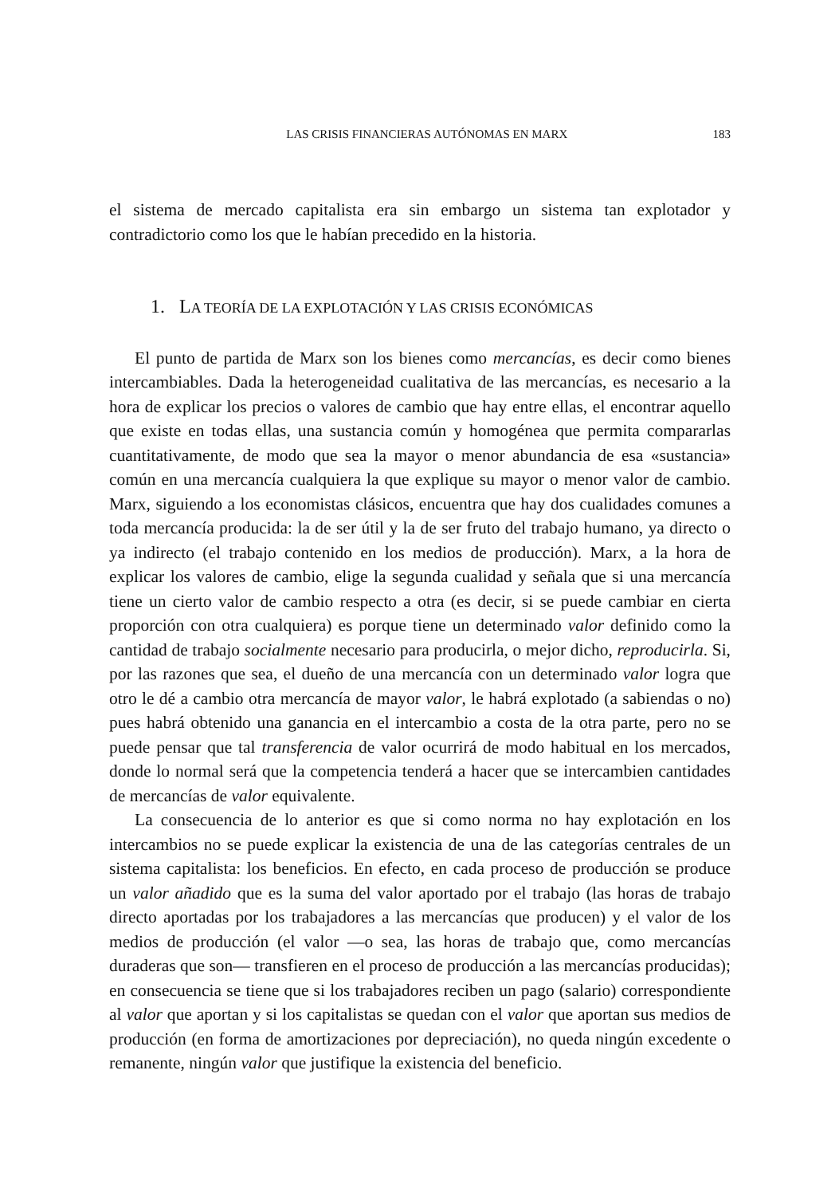LAS CRISIS FINANCIERAS AUTÓNOMAS EN MARX 183
el sistema de mercado capitalista era sin embargo un sistema tan explotador y contradictorio como los que le habían precedido en la historia.
1. LA TEORÍA DE LA EXPLOTACIÓN Y LAS CRISIS ECONÓMICAS
El punto de partida de Marx son los bienes como mercancías, es decir como bienes intercambiables. Dada la heterogeneidad cualitativa de las mercancías, es necesario a la hora de explicar los precios o valores de cambio que hay entre ellas, el encontrar aquello que existe en todas ellas, una sustancia común y homogénea que permita compararlas cuantitativamente, de modo que sea la mayor o menor abundancia de esa «sustancia» común en una mercancía cualquiera la que explique su mayor o menor valor de cambio. Marx, siguiendo a los economistas clásicos, encuentra que hay dos cualidades comunes a toda mercancía producida: la de ser útil y la de ser fruto del trabajo humano, ya directo o ya indirecto (el trabajo contenido en los medios de producción). Marx, a la hora de explicar los valores de cambio, elige la segunda cualidad y señala que si una mercancía tiene un cierto valor de cambio respecto a otra (es decir, si se puede cambiar en cierta proporción con otra cualquiera) es porque tiene un determinado valor definido como la cantidad de trabajo socialmente necesario para producirla, o mejor dicho, reproducirla. Si, por las razones que sea, el dueño de una mercancía con un determinado valor logra que otro le dé a cambio otra mercancía de mayor valor, le habrá explotado (a sabiendas o no) pues habrá obtenido una ganancia en el intercambio a costa de la otra parte, pero no se puede pensar que tal transferencia de valor ocurrirá de modo habitual en los mercados, donde lo normal será que la competencia tenderá a hacer que se intercambien cantidades de mercancías de valor equivalente.
La consecuencia de lo anterior es que si como norma no hay explotación en los intercambios no se puede explicar la existencia de una de las categorías centrales de un sistema capitalista: los beneficios. En efecto, en cada proceso de producción se produce un valor añadido que es la suma del valor aportado por el trabajo (las horas de trabajo directo aportadas por los trabajadores a las mercancías que producen) y el valor de los medios de producción (el valor —o sea, las horas de trabajo que, como mercancías duraderas que son— transfieren en el proceso de producción a las mercancías producidas); en consecuencia se tiene que si los trabajadores reciben un pago (salario) correspondiente al valor que aportan y si los capitalistas se quedan con el valor que aportan sus medios de producción (en forma de amortizaciones por depreciación), no queda ningún excedente o remanente, ningún valor que justifique la existencia del beneficio.